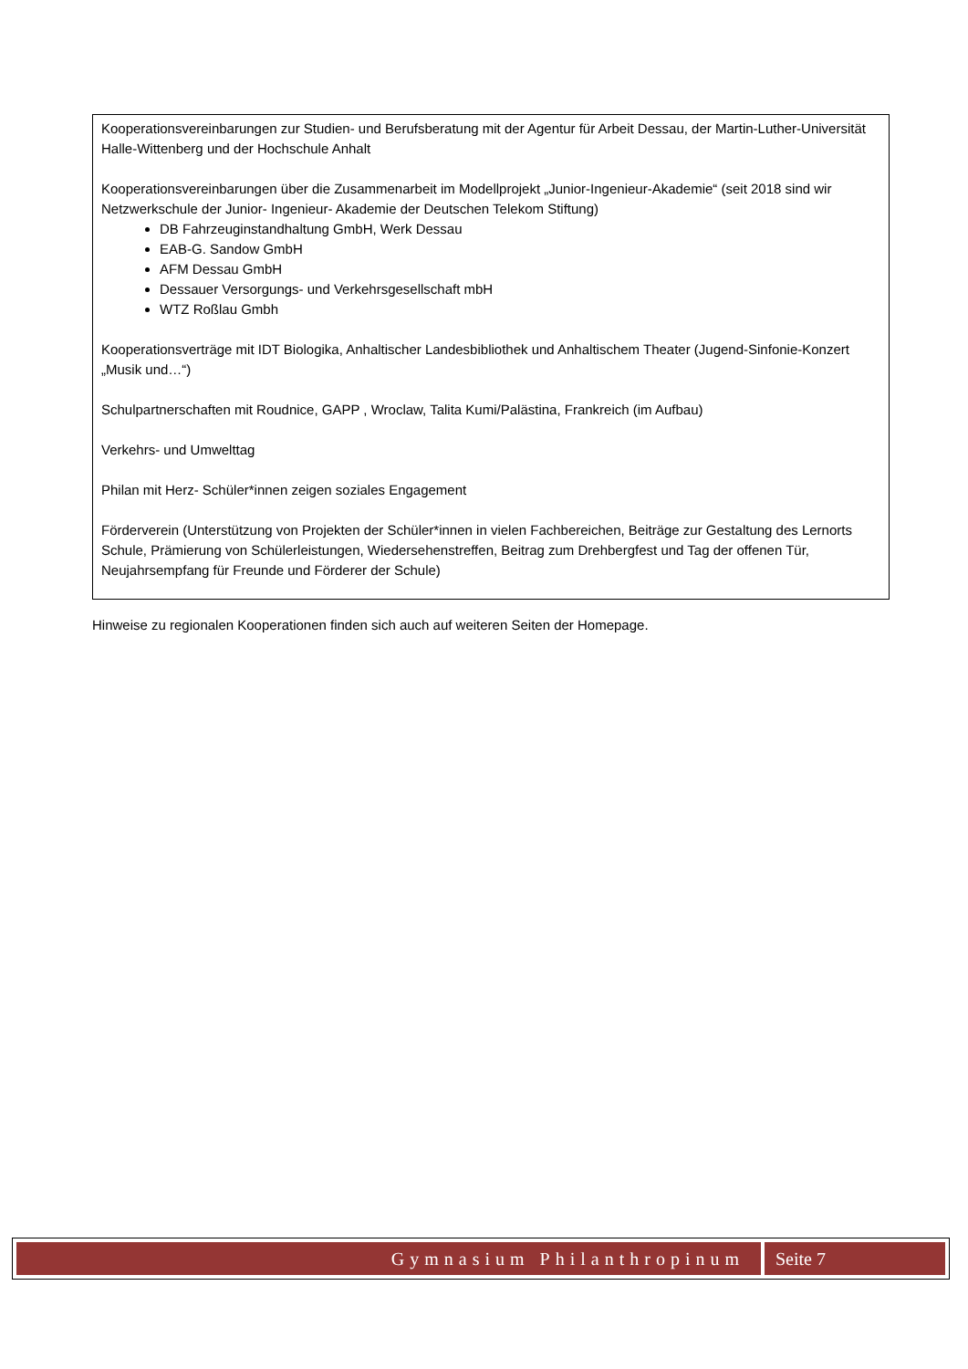Kooperationsvereinbarungen zur Studien- und Berufsberatung mit der Agentur für Arbeit Dessau, der Martin-Luther-Universität Halle-Wittenberg und der Hochschule Anhalt
Kooperationsvereinbarungen über die Zusammenarbeit im Modellprojekt „Junior-Ingenieur-Akademie“ (seit 2018 sind wir Netzwerkschule der Junior- Ingenieur- Akademie der Deutschen Telekom Stiftung)
DB Fahrzeuginstandhaltung GmbH, Werk Dessau
EAB-G. Sandow GmbH
AFM Dessau GmbH
Dessauer Versorgungs- und Verkehrsgesellschaft mbH
WTZ Roßlau Gmbh
Kooperationsverträge mit IDT Biologika, Anhaltischer Landesbibliothek und Anhaltischem Theater (Jugend-Sinfonie-Konzert „Musik und…“)
Schulpartnerschaften mit Roudnice, GAPP , Wroclaw, Talita Kumi/Palästina, Frankreich (im Aufbau)
Verkehrs- und Umwelttag
Philan mit Herz- Schüler*innen zeigen soziales Engagement
Förderverein (Unterstützung von Projekten der Schüler*innen in vielen Fachbereichen, Beiträge zur Gestaltung des Lernorts Schule, Prämierung von Schülerleistungen, Wiedersehenstreffen, Beitrag zum Drehbergfest und Tag der offenen Tür, Neujahrsempfang für Freunde und Förderer der Schule)
Hinweise zu regionalen Kooperationen finden sich auch auf weiteren Seiten der Homepage.
Gymnasium Philanthropinum Seite 7